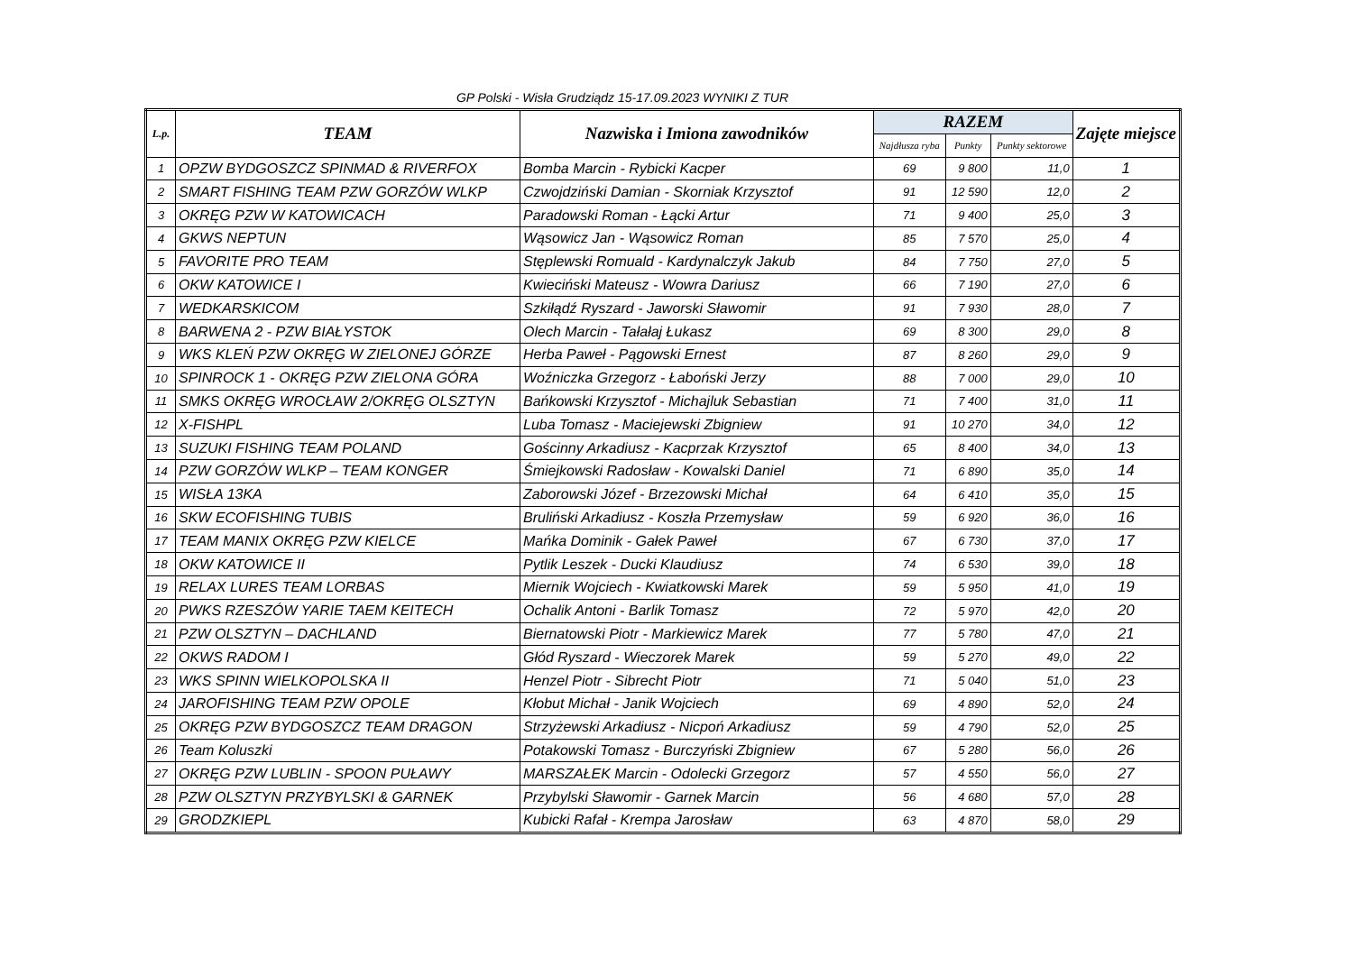GP Polski - Wisła Grudziądz 15-17.09.2023 WYNIKI Z TUR
| L.p. | TEAM | Nazwiska i Imiona zawodników | RAZEM | | | Zajęte miejsce |
| --- | --- | --- | --- | --- | --- | --- |
| | | | Najdłusza ryba | Punkty | Punkty sektorowe | |
| 1 | OPZW BYDGOSZCZ SPINMAD & RIVERFOX | Bomba Marcin - Rybicki Kacper | 69 | 9 800 | 11,0 | 1 |
| 2 | SMART FISHING TEAM PZW GORZÓW WLKP | Czwojdziński Damian - Skorniak Krzysztof | 91 | 12 590 | 12,0 | 2 |
| 3 | OKRĘG PZW W KATOWICACH | Paradowski Roman - Łącki Artur | 71 | 9 400 | 25,0 | 3 |
| 4 | GKWS NEPTUN | Wąsowicz Jan - Wąsowicz Roman | 85 | 7 570 | 25,0 | 4 |
| 5 | FAVORITE PRO TEAM | Stęplewski Romuald - Kardynalczyk Jakub | 84 | 7 750 | 27,0 | 5 |
| 6 | OKW KATOWICE I | Kwieciński Mateusz - Wowra Dariusz | 66 | 7 190 | 27,0 | 6 |
| 7 | WEDKARSKICOM | Szkiłądź Ryszard - Jaworski Sławomir | 91 | 7 930 | 28,0 | 7 |
| 8 | BARWENA 2 - PZW BIAŁYSTOK | Olech Marcin - Tałałaj Łukasz | 69 | 8 300 | 29,0 | 8 |
| 9 | WKS KLEŃ PZW OKRĘG W ZIELONEJ GÓRZE | Herba Paweł - Pągowski Ernest | 87 | 8 260 | 29,0 | 9 |
| 10 | SPINROCK 1 - OKRĘG PZW ZIELONA GÓRA | Woźniczka Grzegorz - Łaboński Jerzy | 88 | 7 000 | 29,0 | 10 |
| 11 | SMKS OKRĘG WROCŁAW 2/OKRĘG OLSZTYN | Bańkowski Krzysztof - Michajluk Sebastian | 71 | 7 400 | 31,0 | 11 |
| 12 | X-FISHPL | Luba Tomasz - Maciejewski Zbigniew | 91 | 10 270 | 34,0 | 12 |
| 13 | SUZUKI FISHING TEAM POLAND | Gościnny Arkadiusz - Kacprzak Krzysztof | 65 | 8 400 | 34,0 | 13 |
| 14 | PZW GORZÓW WLKP – TEAM KONGER | Śmiejkowski Radosław - Kowalski Daniel | 71 | 6 890 | 35,0 | 14 |
| 15 | WISŁA 13KA | Zaborowski Józef - Brzezowski Michał | 64 | 6 410 | 35,0 | 15 |
| 16 | SKW ECOFISHING TUBIS | Bruliński Arkadiusz - Koszła Przemysław | 59 | 6 920 | 36,0 | 16 |
| 17 | TEAM MANIX OKRĘG PZW KIELCE | Mańka Dominik - Gałek Paweł | 67 | 6 730 | 37,0 | 17 |
| 18 | OKW KATOWICE II | Pytlik Leszek - Ducki Klaudiusz | 74 | 6 530 | 39,0 | 18 |
| 19 | RELAX LURES TEAM LORBAS | Miernik Wojciech - Kwiatkowski Marek | 59 | 5 950 | 41,0 | 19 |
| 20 | PWKS RZESZÓW YARIE TAEM KEITECH | Ochalik Antoni - Barlik Tomasz | 72 | 5 970 | 42,0 | 20 |
| 21 | PZW OLSZTYN – DACHLAND | Biernatowski Piotr - Markiewicz Marek | 77 | 5 780 | 47,0 | 21 |
| 22 | OKWS RADOM I | Głód Ryszard - Wieczorek Marek | 59 | 5 270 | 49,0 | 22 |
| 23 | WKS SPINN WIELKOPOLSKA II | Henzel Piotr - Sibrecht Piotr | 71 | 5 040 | 51,0 | 23 |
| 24 | JAROFISHING TEAM PZW OPOLE | Kłobut Michał - Janik Wojciech | 69 | 4 890 | 52,0 | 24 |
| 25 | OKRĘG PZW BYDGOSZCZ TEAM DRAGON | Strzyżewski Arkadiusz - Nicpoń Arkadiusz | 59 | 4 790 | 52,0 | 25 |
| 26 | Team Koluszki | Potakowski Tomasz - Burczyński Zbigniew | 67 | 5 280 | 56,0 | 26 |
| 27 | OKRĘG PZW LUBLIN - SPOON PUŁAWY | MARSZAŁEK Marcin - Odolecki Grzegorz | 57 | 4 550 | 56,0 | 27 |
| 28 | PZW OLSZTYN PRZYBYLSKI & GARNEK | Przybylski Sławomir - Garnek Marcin | 56 | 4 680 | 57,0 | 28 |
| 29 | GRODZKIEPL | Kubicki Rafał - Krempa Jarosław | 63 | 4 870 | 58,0 | 29 |